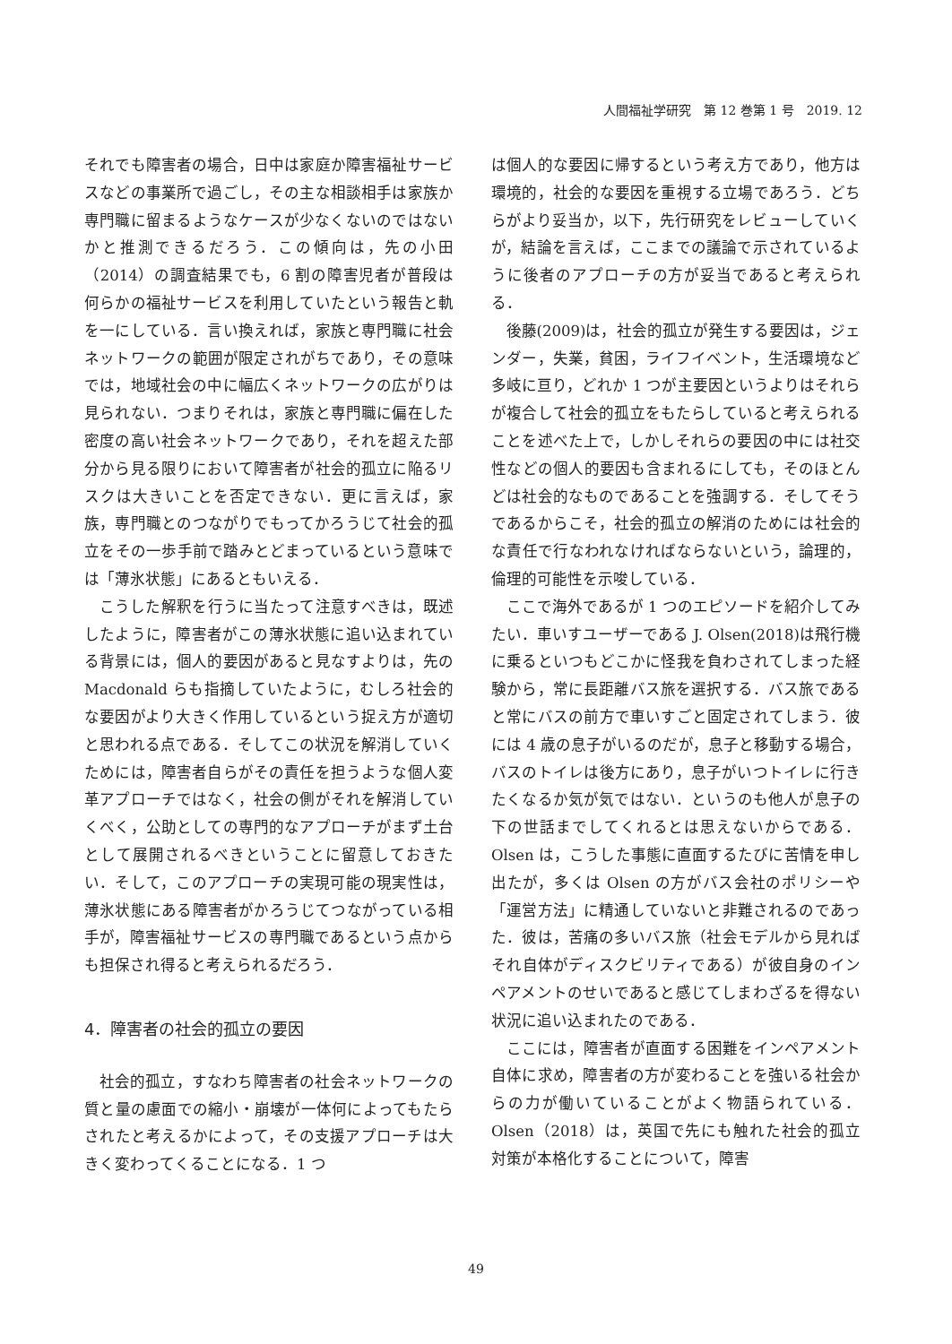人間福祉学研究　第 12 巻第 1 号　2019. 12
それでも障害者の場合，日中は家庭か障害福祉サービスなどの事業所で過ごし，その主な相談相手は家族か専門職に留まるようなケースが少なくないのではないかと推測できるだろう．この傾向は，先の小田（2014）の調査結果でも，6 割の障害児者が普段は何らかの福祉サービスを利用していたという報告と軌を一にしている．言い換えれば，家族と専門職に社会ネットワークの範囲が限定されがちであり，その意味では，地域社会の中に幅広くネットワークの広がりは見られない．つまりそれは，家族と専門職に偏在した密度の高い社会ネットワークであり，それを超えた部分から見る限りにおいて障害者が社会的孤立に陥るリスクは大きいことを否定できない．更に言えば，家族，専門職とのつながりでもってかろうじて社会的孤立をその一歩手前で踏みとどまっているという意味では「薄氷状態」にあるともいえる．
こうした解釈を行うに当たって注意すべきは，既述したように，障害者がこの薄氷状態に追い込まれている背景には，個人的要因があると見なすよりは，先の Macdonald らも指摘していたように，むしろ社会的な要因がより大きく作用しているという捉え方が適切と思われる点である．そしてこの状況を解消していくためには，障害者自らがその責任を担うような個人変革アプローチではなく，社会の側がそれを解消していくべく，公助としての専門的なアプローチがまず土台として展開されるべきということに留意しておきたい．そして，このアプローチの実現可能の現実性は，薄氷状態にある障害者がかろうじてつながっている相手が，障害福祉サービスの専門職であるという点からも担保され得ると考えられるだろう．
4．障害者の社会的孤立の要因
社会的孤立，すなわち障害者の社会ネットワークの質と量の慮面での縮小・崩壊が一体何によってもたらされたと考えるかによって，その支援アプローチは大きく変わってくることになる．1 つ
は個人的な要因に帰するという考え方であり，他方は環境的，社会的な要因を重視する立場であろう．どちらがより妥当か，以下，先行研究をレビューしていくが，結論を言えば，ここまでの議論で示されているように後者のアプローチの方が妥当であると考えられる．
後藤(2009)は，社会的孤立が発生する要因は，ジェンダー，失業，貧困，ライフイベント，生活環境など多岐に亘り，どれか 1 つが主要因というよりはそれらが複合して社会的孤立をもたらしていると考えられることを述べた上で，しかしそれらの要因の中には社交性などの個人的要因も含まれるにしても，そのほとんどは社会的なものであることを強調する．そしてそうであるからこそ，社会的孤立の解消のためには社会的な責任で行なわれなければならないという，論理的，倫理的可能性を示唆している．
ここで海外であるが 1 つのエピソードを紹介してみたい．車いすユーザーである J. Olsen(2018)は飛行機に乗るといつもどこかに怪我を負わされてしまった経験から，常に長距離バス旅を選択する．バス旅であると常にバスの前方で車いすごと固定されてしまう．彼には 4 歳の息子がいるのだが，息子と移動する場合，バスのトイレは後方にあり，息子がいつトイレに行きたくなるか気が気ではない．というのも他人が息子の下の世話までしてくれるとは思えないからである．Olsen は，こうした事態に直面するたびに苦情を申し出たが，多くは Olsen の方がバス会社のポリシーや「運営方法」に精通していないと非難されるのであった．彼は，苦痛の多いバス旅（社会モデルから見ればそれ自体がディスクビリティである）が彼自身のインペアメントのせいであると感じてしまわざるを得ない状況に追い込まれたのである．
ここには，障害者が直面する困難をインペアメント自体に求め，障害者の方が変わることを強いる社会からの力が働いていることがよく物語られている．Olsen（2018）は，英国で先にも触れた社会的孤立対策が本格化することについて，障害
49